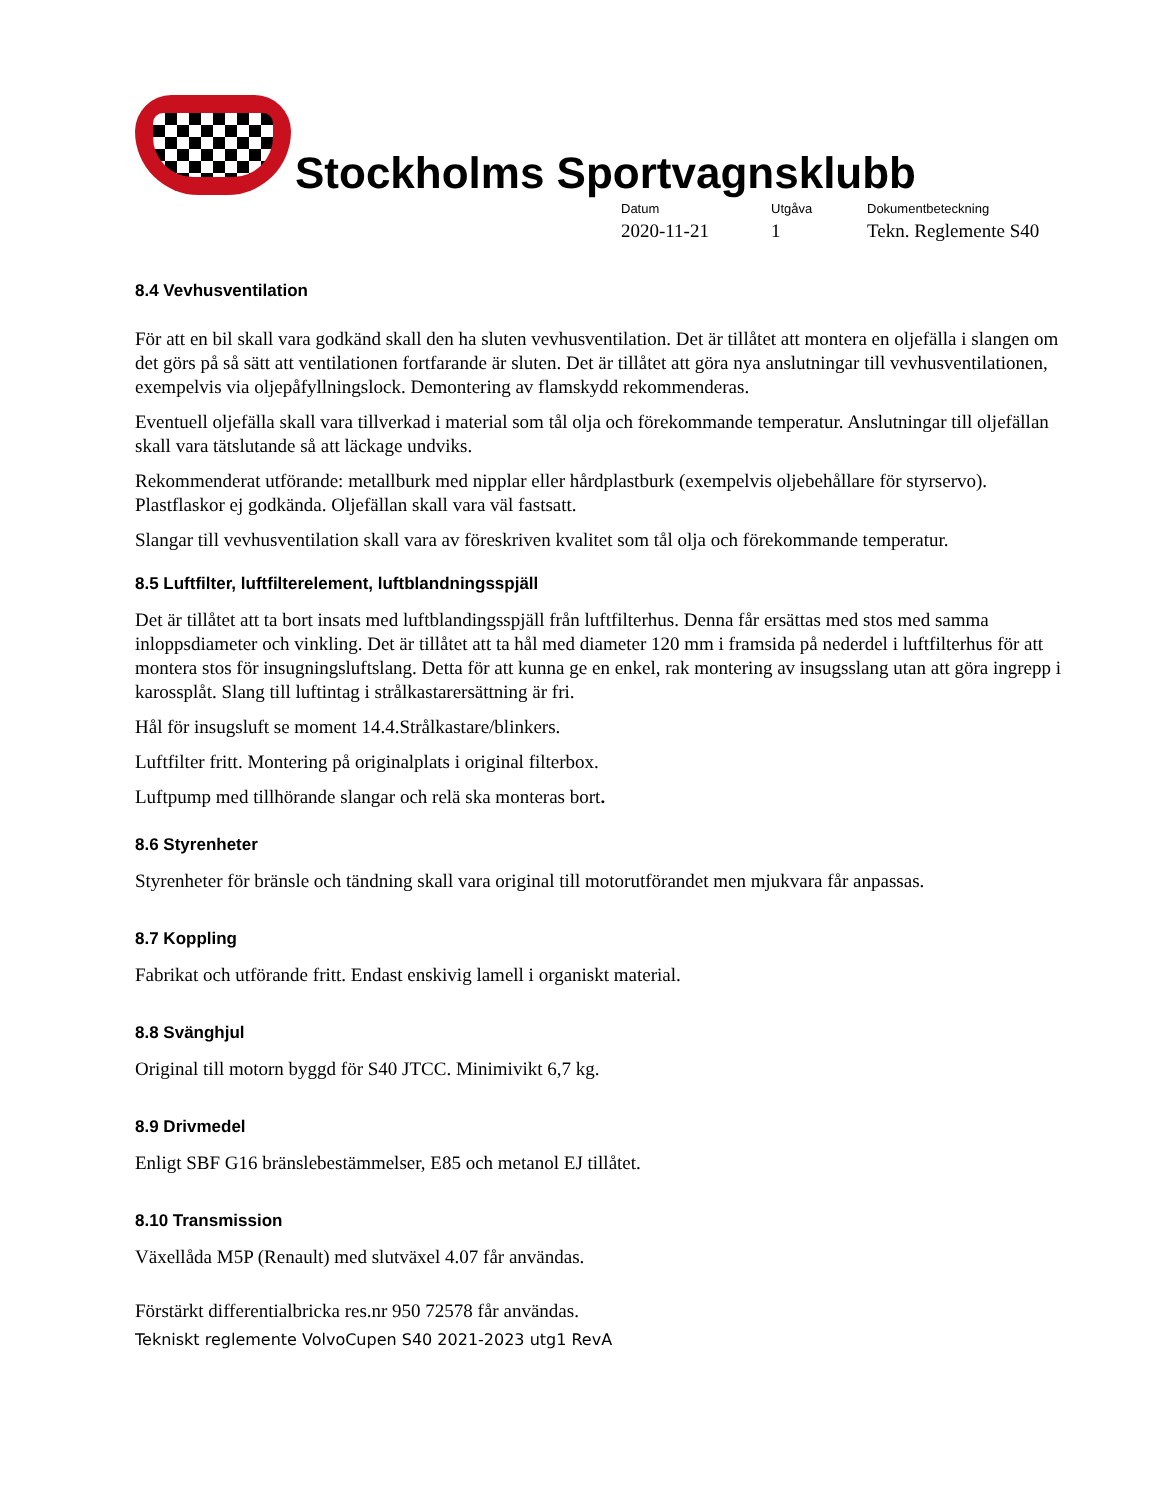Stockholms Sportvagnsklubb
Datum
2020-11-21
Utgåva
1
Dokumentbeteckning
Tekn. Reglemente S40
8.4 Vevhusventilation
För att en bil skall vara godkänd skall den ha sluten vevhusventilation. Det är tillåtet att montera en oljefälla i slangen om det görs på så sätt att ventilationen fortfarande är sluten. Det är tillåtet att göra nya anslutningar till vevhusventilationen, exempelvis via oljepåfyllningslock. Demontering av flamskydd rekommenderas.
Eventuell oljefälla skall vara tillverkad i material som tål olja och förekommande temperatur. Anslutningar till oljefällan skall vara tätslutande så att läckage undviks.
Rekommenderat utförande: metallburk med nipplar eller hårdplastburk (exempelvis oljebehållare för styrservo). Plastflaskor ej godkända. Oljefällan skall vara väl fastsatt.
Slangar till vevhusventilation skall vara av föreskriven kvalitet som tål olja och förekommande temperatur.
8.5 Luftfilter, luftfilterelement, luftblandningsspjäll
Det är tillåtet att ta bort insats med luftblandingsspjäll från luftfilterhus. Denna får ersättas med stos med samma inloppsdiameter och vinkling. Det är tillåtet att ta hål med diameter 120 mm i framsida på nederdel i luftfilterhus för att montera stos för insugningsluftslang. Detta för att kunna ge en enkel, rak montering av insugsslang utan att göra ingrepp i karossplåt. Slang till luftintag i strålkastarersättning är fri.
Hål för insugsluft se moment 14.4.Strålkastare/blinkers.
Luftfilter fritt. Montering på originalplats i original filterbox.
Luftpump med tillhörande slangar och relä ska monteras bort.
8.6 Styrenheter
Styrenheter för bränsle och tändning skall vara original till motorutförandet men mjukvara får anpassas.
8.7 Koppling
Fabrikat och utförande fritt. Endast enskivig lamell i organiskt material.
8.8 Svänghjul
Original till motorn byggd för S40 JTCC. Minimivikt 6,7 kg.
8.9 Drivmedel
Enligt SBF G16 bränslebestämmelser, E85 och metanol EJ tillåtet.
8.10 Transmission
Växellåda M5P (Renault) med slutväxel 4.07 får användas.
Förstärkt differentialbricka res.nr 950 72578 får användas.
Tekniskt reglemente VolvoCupen S40 2021-2023 utg1 RevA